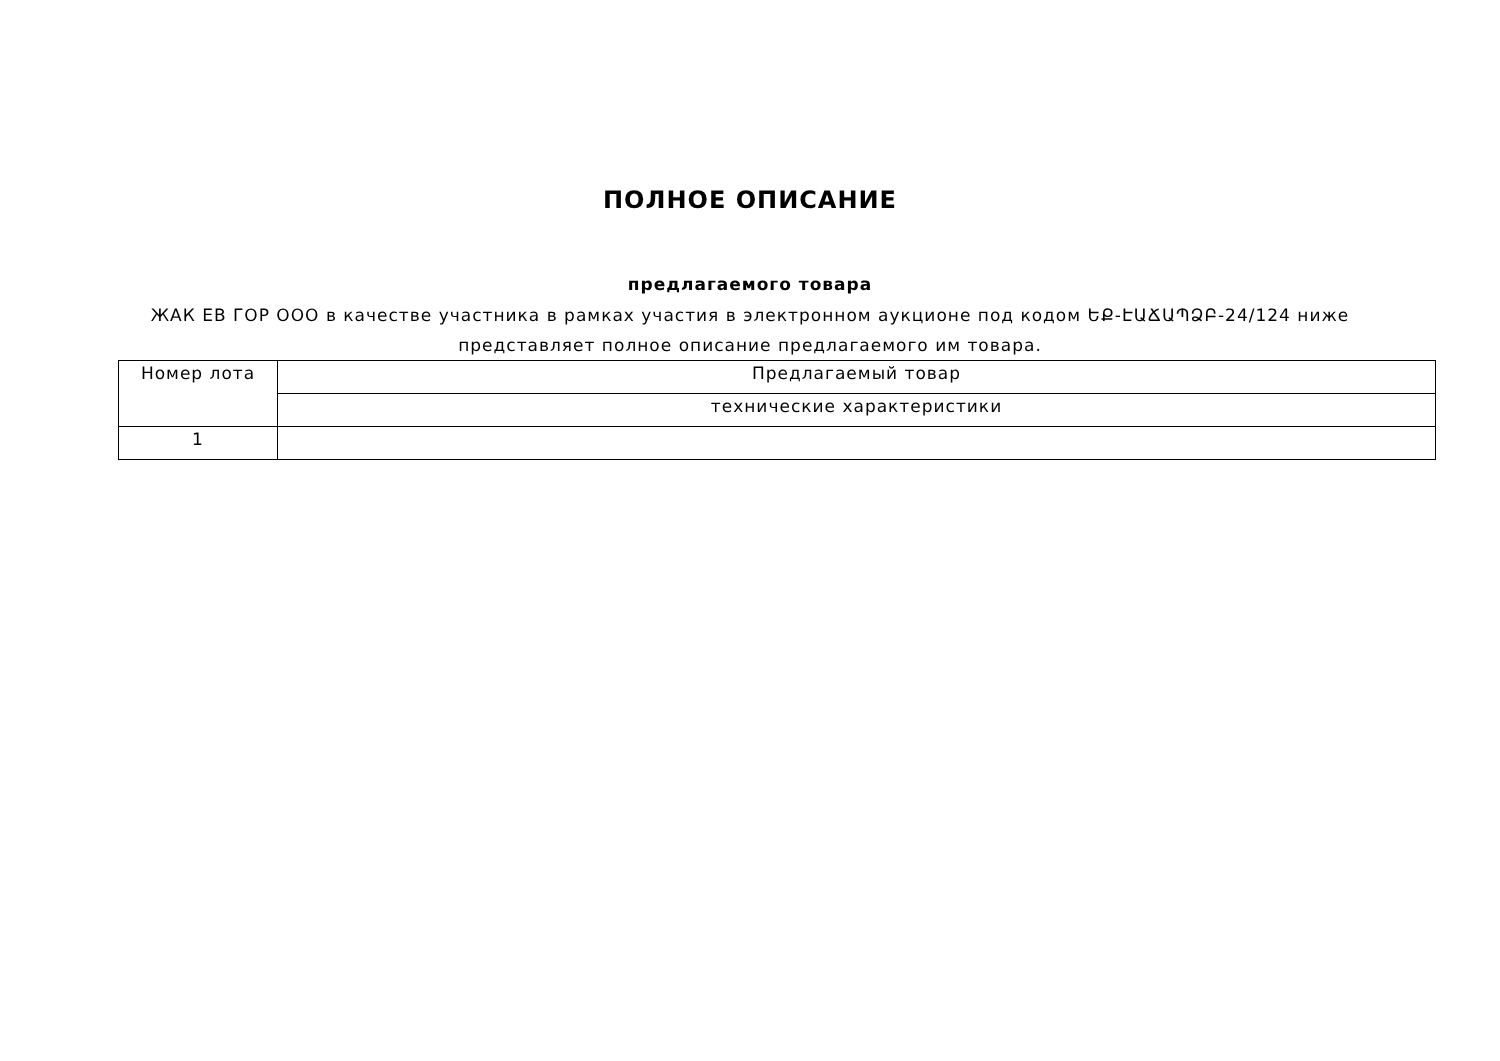ПОЛНОЕ ОПИСАНИЕ
предлагаемого товара
ЖАК ЕВ ГОР ООО в качестве участника в рамках участия в электронном аукционе под кодом ԵՔ-ԷԱՃԱՊՁԲ-24/124 ниже представляет полное описание предлагаемого им товара.
| Номер лота | Предлагаемый товар |
| | технические характеристики |
| 1 | |